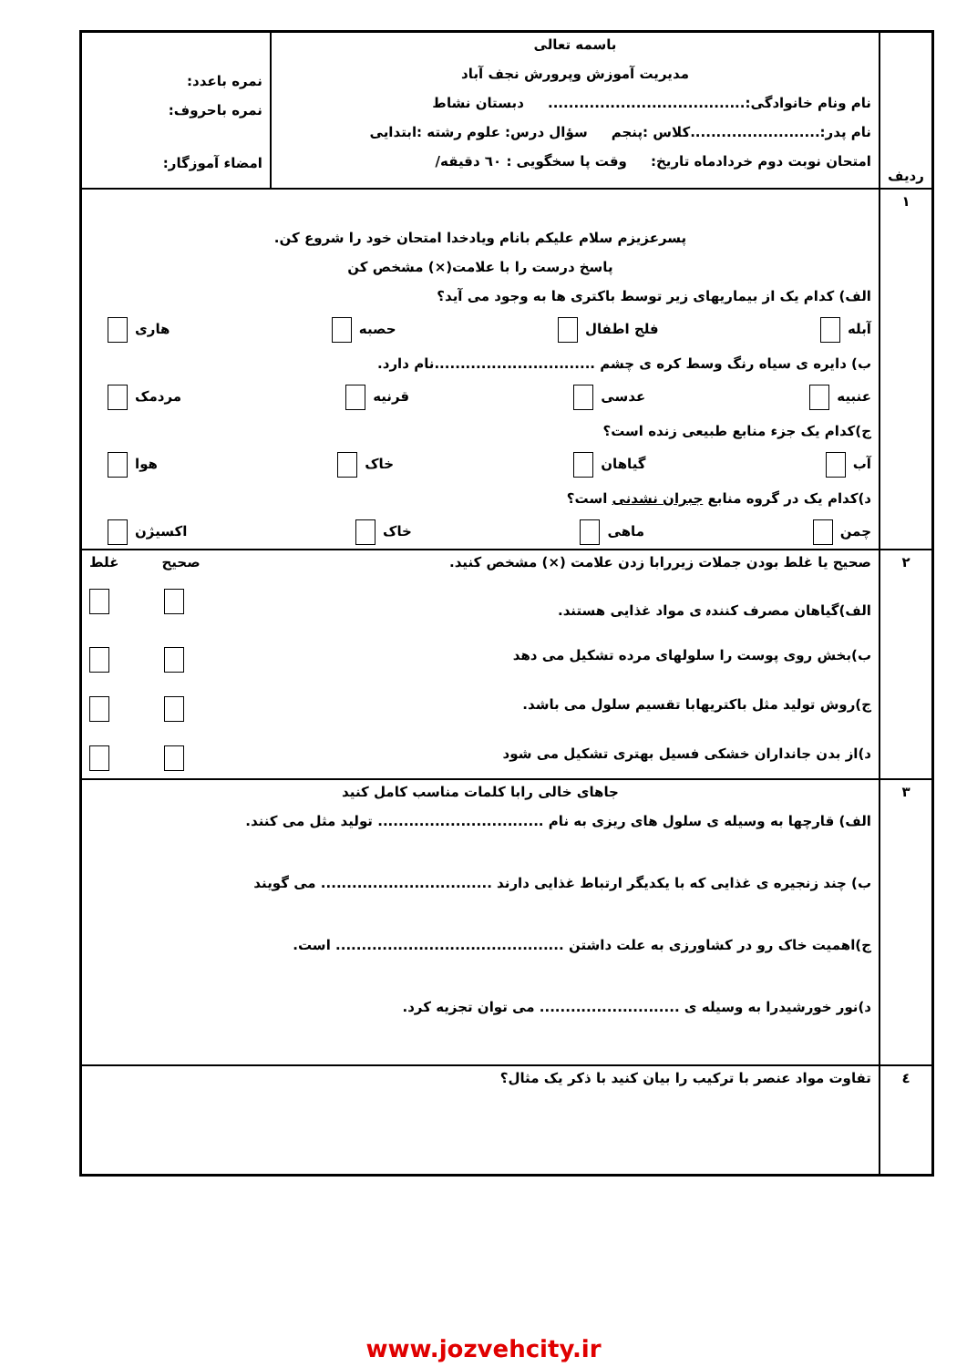| ردیف | باسمه تعالی مدیریت آموزش وپرورش نجف آباد نام ونام خانوادگی:...................................... دبستان نشاط نام پدر:.........................کلاس :پنجم سؤال درس: علوم رشته :ابتدایی امتحان نوبت دوم خردادماه تاریخ: وقت پا سخگویی : ٦٠ دقیقه/ | نمره باعدد: نمره باحروف: امضاء آموزگار: |
| ١ | پسرعزیزم سلام علیکم بانام ویادخدا امتحان خود را شروع کن. پاسخ درست را با علامت(×) مشخص کن الف) کدام یک از بیماریهای زیر توسط باکتری ها به وجود می آید؟ آبله فلج اطفال حصبه هاری ب) دایره ی سیاه رنگ وسط کره ی چشم ...............................نام دارد. عنبیه عدسی قرنیه مردمک ج)کدام یک جزء منابع طبیعی زنده است؟ آب گیاهان خاک هوا د)کدام یک در گروه منابع جبران نشدنی است؟ چمن ماهی خاک اکسیژن | |
| ٢ | صحیح یا غلط بودن جملات زیررابا زدن علامت (×) مشخص کنید. صحیح غلط الف)گیاهان مصرف کنندہ ی مواد غذایی هستند. ب)بخش روی پوست را سلولهای مرده تشکیل می دهد ج)روش تولید مثل باکتریهابا تقسیم سلول می باشد. د)از بدن جانداران خشکی فسیل بهتری تشکیل می شود | |
| ٣ | جاهای خالی رابا کلمات مناسب کامل کنید الف) قارچها به وسیله ی سلول های ریزی به نام ................................ تولید مثل می کنند. ب) چند زنجیره ی غذایی که با یکدیگر ارتباط غذایی دارند ................................. می گویند ج)اهمیت خاک رو در کشاورزی به علت داشتن ............................................ است. د)نور خورشیدرا به وسیله ی ........................... می توان تجزیه کرد. | |
| ٤ | تفاوت مواد عنصر با ترکیب را بیان کنید با ذکر یک مثال؟ | |
www.jozvehcity.ir